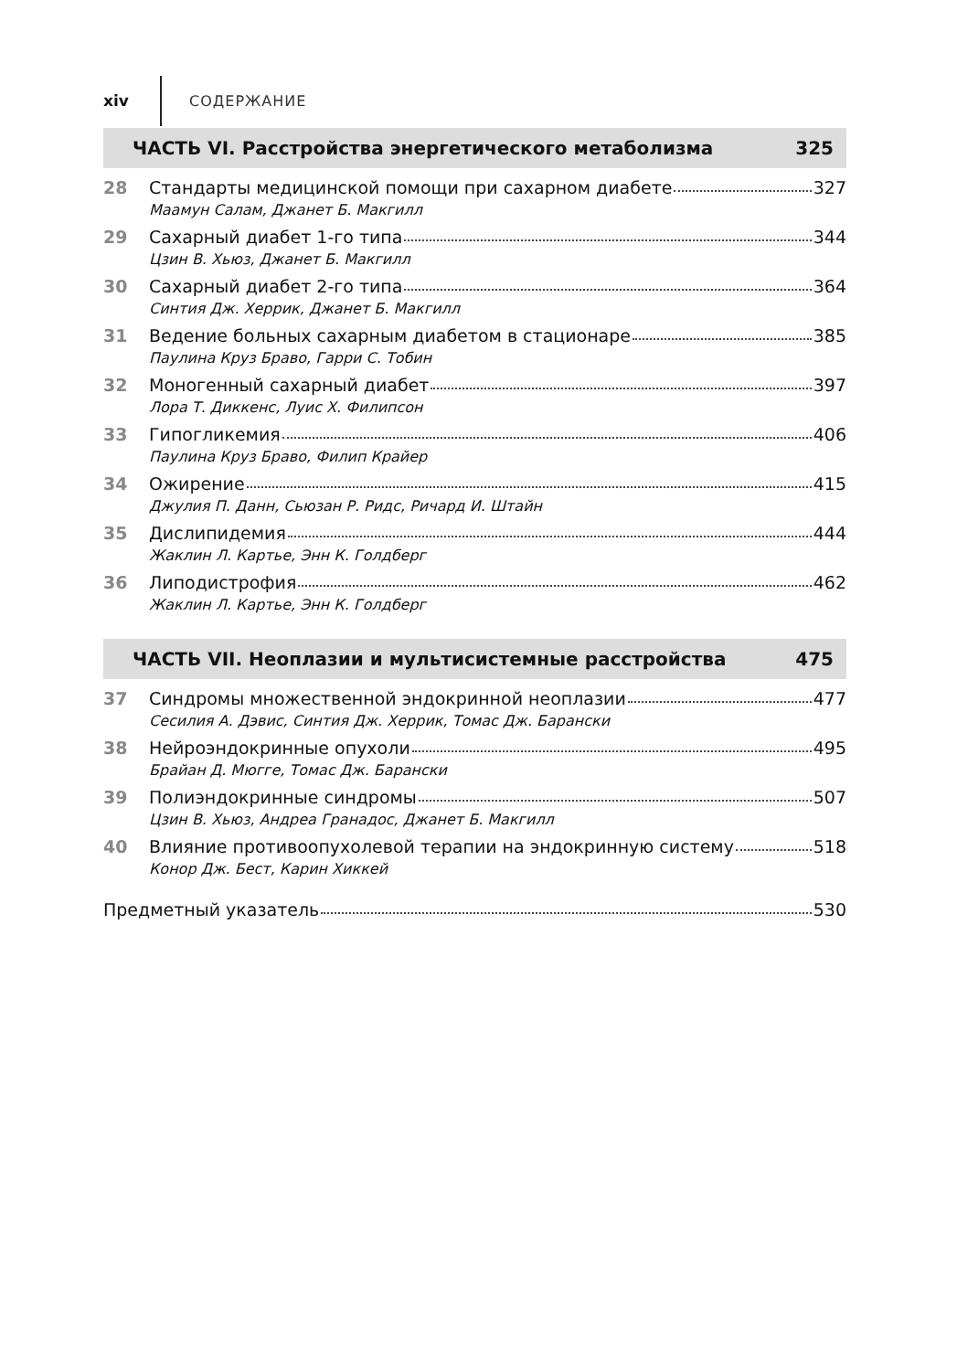xiv СОДЕРЖАНИЕ
ЧАСТЬ VI. Расстройства энергетического метаболизма 325
28 Стандарты медицинской помощи при сахарном диабете 327
Маамун Салам, Джанет Б. Макгилл
29 Сахарный диабет 1-го типа 344
Цзин В. Хьюз, Джанет Б. Макгилл
30 Сахарный диабет 2-го типа 364
Синтия Дж. Херрик, Джанет Б. Макгилл
31 Ведение больных сахарным диабетом в стационаре 385
Паулина Круз Браво, Гарри С. Тобин
32 Моногенный сахарный диабет 397
Лора Т. Диккенс, Луис Х. Филипсон
33 Гипогликемия 406
Паулина Круз Браво, Филип Крайер
34 Ожирение 415
Джулия П. Данн, Сьюзан Р. Ридс, Ричард И. Штайн
35 Дислипидемия 444
Жаклин Л. Картье, Энн К. Голдберг
36 Липодистрофия 462
Жаклин Л. Картье, Энн К. Голдберг
ЧАСТЬ VII. Неоплазии и мультисистемные расстройства 475
37 Синдромы множественной эндокринной неоплазии 477
Сесилия А. Дэвис, Синтия Дж. Херрик, Томас Дж. Барански
38 Нейроэндокринные опухоли 495
Брайан Д. Мюгге, Томас Дж. Барански
39 Полиэндокринные синдромы 507
Цзин В. Хьюз, Андреа Гранадос, Джанет Б. Макгилл
40 Влияние противоопухолевой терапии на эндокринную систему 518
Конор Дж. Бест, Карин Хиккей
Предметный указатель 530